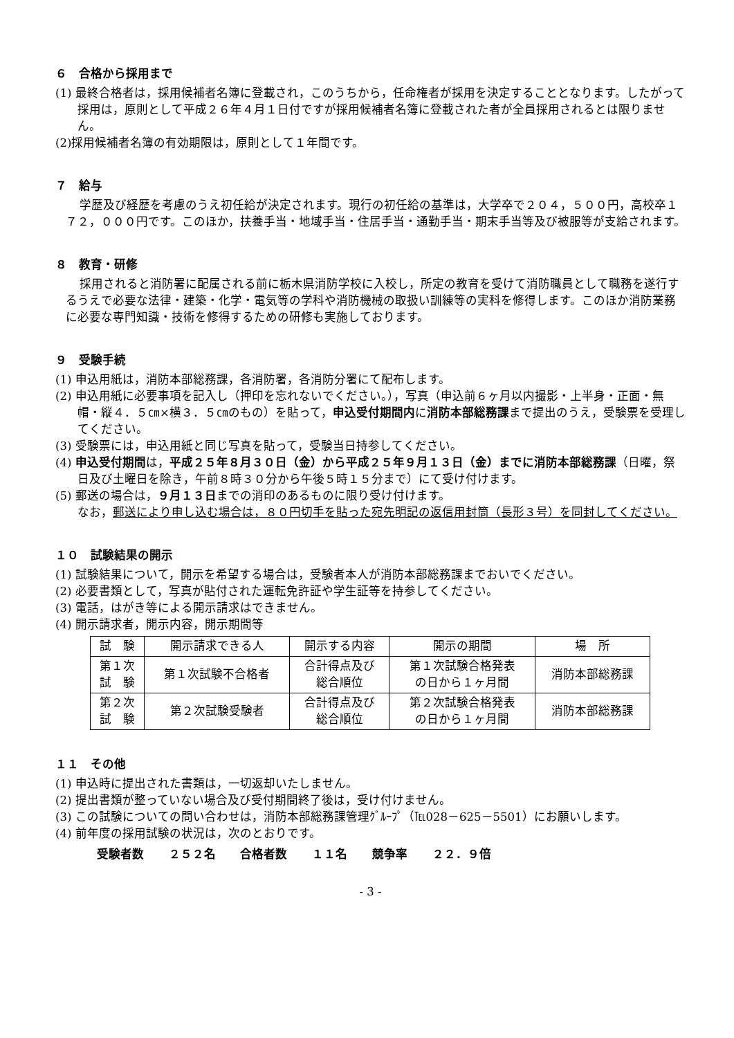６　合格から採用まで
(1) 最終合格者は，採用候補者名簿に登載され，このうちから，任命権者が採用を決定することとなります。したがって採用は，原則として平成２６年４月１日付ですが採用候補者名簿に登載された者が全員採用されるとは限りません。
(2)採用候補者名簿の有効期限は，原則として１年間です。
７　給与
学歴及び経歴を考慮のうえ初任給が決定されます。現行の初任給の基準は，大学卒で２０４，５００円，高校卒１７２，０００円です。このほか，扶養手当・地域手当・住居手当・通勤手当・期末手当等及び被服等が支給されます。
８　教育・研修
採用されると消防署に配属される前に栃木県消防学校に入校し，所定の教育を受けて消防職員として職務を遂行するうえで必要な法律・建築・化学・電気等の学科や消防機械の取扱い訓練等の実科を修得します。このほか消防業務に必要な専門知識・技術を修得するための研修も実施しております。
９　受験手続
(1) 申込用紙は，消防本部総務課，各消防署，各消防分署にて配布します。
(2) 申込用紙に必要事項を記入し（押印を忘れないでください。），写真（申込前６ヶ月以内撮影・上半身・正面・無帽・縦４．５㎝×横３．５㎝のもの）を貼って，申込受付期間内に消防本部総務課まで提出のうえ，受験票を受理してください。
(3) 受験票には，申込用紙と同じ写真を貼って，受験当日持参してください。
(4) 申込受付期間は，平成２５年８月３０日（金）から平成２５年９月１３日（金）までに消防本部総務課（日曜，祭日及び土曜日を除き，午前８時３０分から午後５時１５分まで）にて受け付けます。
(5) 郵送の場合は，９月１３日までの消印のあるものに限り受け付けます。
なお，郵送により申し込む場合は，８０円切手を貼った宛先明記の返信用封筒（長形３号）を同封してください。
１０　試験結果の開示
(1) 試験結果について，開示を希望する場合は，受験者本人が消防本部総務課までおいでください。
(2) 必要書類として，写真が貼付された運転免許証や学生証等を持参してください。
(3) 電話，はがき等による開示請求はできません。
(4) 開示請求者，開示内容，開示期間等
| 試 験 | 開示請求できる人 | 開示する内容 | 開示の期間 | 場 所 |
| --- | --- | --- | --- | --- |
| 第１次 試 験 | 第１次試験不合格者 | 合計得点及び 総合順位 | 第１次試験合格発表 の日から１ヶ月間 | 消防本部総務課 |
| 第２次 試 験 | 第２次試験受験者 | 合計得点及び 総合順位 | 第２次試験合格発表 の日から１ヶ月間 | 消防本部総務課 |
１１　その他
(1) 申込時に提出された書類は，一切返却いたしません。
(2) 提出書類が整っていない場合及び受付期間終了後は，受け付けません。
(3) この試験についての問い合わせは，消防本部総務課管理ｸﾞﾙｰﾌﾟ（℡028－625－5501）にお願いします。
(4) 前年度の採用試験の状況は，次のとおりです。
受験者数 ２５２名 合格者数 １１名 競争率 ２２．９倍
- 3 -